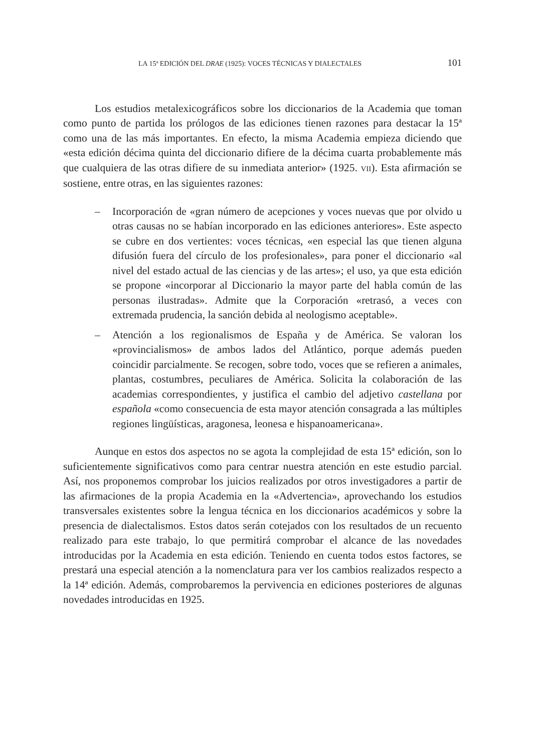LA 15ª EDICIÓN DEL DRAE (1925): VOCES TÉCNICAS Y DIALECTALES 101
Los estudios metalexicográficos sobre los diccionarios de la Academia que toman como punto de partida los prólogos de las ediciones tienen razones para destacar la 15ª como una de las más importantes. En efecto, la misma Academia empieza diciendo que «esta edición décima quinta del diccionario difiere de la décima cuarta probablemente más que cualquiera de las otras difiere de su inmediata anterior» (1925. VII). Esta afirmación se sostiene, entre otras, en las siguientes razones:
– Incorporación de «gran número de acepciones y voces nuevas que por olvido u otras causas no se habían incorporado en las ediciones anteriores». Este aspecto se cubre en dos vertientes: voces técnicas, «en especial las que tienen alguna difusión fuera del círculo de los profesionales», para poner el diccionario «al nivel del estado actual de las ciencias y de las artes»; el uso, ya que esta edición se propone «incorporar al Diccionario la mayor parte del habla común de las personas ilustradas». Admite que la Corporación «retrasó, a veces con extremada prudencia, la sanción debida al neologismo aceptable».
– Atención a los regionalismos de España y de América. Se valoran los «provincialismos» de ambos lados del Atlántico, porque además pueden coincidir parcialmente. Se recogen, sobre todo, voces que se refieren a animales, plantas, costumbres, peculiares de América. Solicita la colaboración de las academias correspondientes, y justifica el cambio del adjetivo castellana por española «como consecuencia de esta mayor atención consagrada a las múltiples regiones lingüísticas, aragonesa, leonesa e hispanoamericana».
Aunque en estos dos aspectos no se agota la complejidad de esta 15ª edición, son lo suficientemente significativos como para centrar nuestra atención en este estudio parcial. Así, nos proponemos comprobar los juicios realizados por otros investigadores a partir de las afirmaciones de la propia Academia en la «Advertencia», aprovechando los estudios transversales existentes sobre la lengua técnica en los diccionarios académicos y sobre la presencia de dialectalismos. Estos datos serán cotejados con los resultados de un recuento realizado para este trabajo, lo que permitirá comprobar el alcance de las novedades introducidas por la Academia en esta edición. Teniendo en cuenta todos estos factores, se prestará una especial atención a la nomenclatura para ver los cambios realizados respecto a la 14ª edición. Además, comprobaremos la pervivencia en ediciones posteriores de algunas novedades introducidas en 1925.